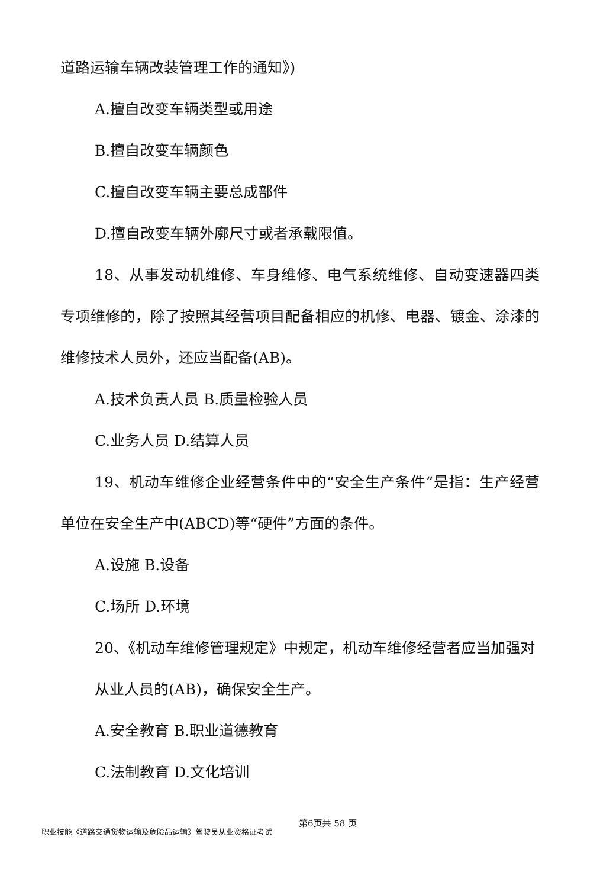道路运输车辆改装管理工作的通知》)
A.擅自改变车辆类型或用途
B.擅自改变车辆颜色
C.擅自改变车辆主要总成部件
D.擅自改变车辆外廓尺寸或者承载限值。
18、从事发动机维修、车身维修、电气系统维修、自动变速器四类专项维修的，除了按照其经营项目配备相应的机修、电器、镀金、涂漆的维修技术人员外，还应当配备(AB)。
A.技术负责人员 B.质量检验人员
C.业务人员 D.结算人员
19、机动车维修企业经营条件中的“安全生产条件”是指：生产经营单位在安全生产中(ABCD)等“硬件”方面的条件。
A.设施 B.设备
C.场所 D.环境
20、《机动车维修管理规定》中规定，机动车维修经营者应当加强对从业人员的(AB)，确保安全生产。
A.安全教育 B.职业道德教育
C.法制教育 D.文化培训
第6页共 58 页
职业技能《道路交通货物运输及危险品运输》驾驶员从业资格证考试